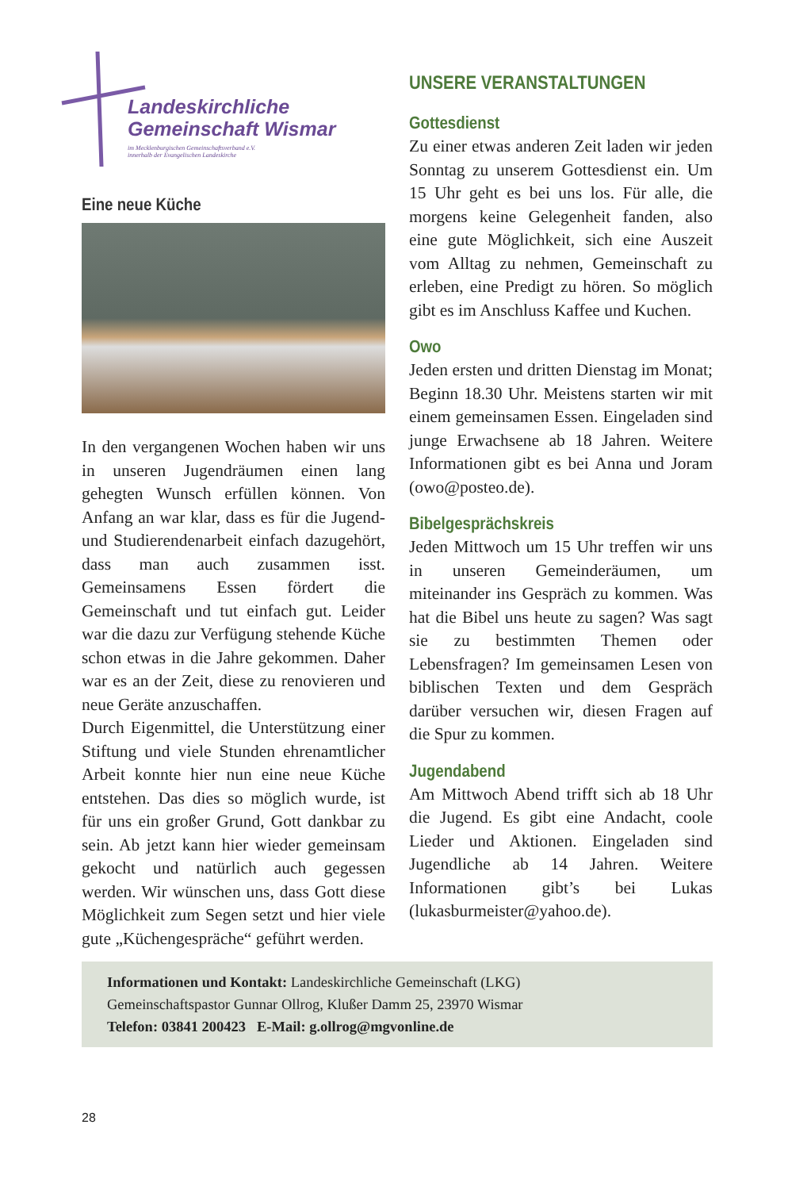Landeskirchliche
Gemeinschaft Wismar
im Mecklenburgischen Gemeinschaftsverband e.V.
innerhalb der Evangelischen Landeskirche
Eine neue Küche
In den vergangenen Wochen haben wir uns in unseren Jugendräumen einen lang gehegten Wunsch erfüllen können. Von Anfang an war klar, dass es für die Jugend- und Studierendenarbeit einfach dazugehört, dass man auch zusammen isst. Gemeinsamens Essen fördert die Gemeinschaft und tut einfach gut. Leider war die dazu zur Verfügung stehende Küche schon etwas in die Jahre gekommen. Daher war es an der Zeit, diese zu renovieren und neue Geräte anzuschaffen.
Durch Eigenmittel, die Unterstützung einer Stiftung und viele Stunden ehrenamtlicher Arbeit konnte hier nun eine neue Küche entstehen. Das dies so möglich wurde, ist für uns ein großer Grund, Gott dankbar zu sein. Ab jetzt kann hier wieder gemeinsam gekocht und natürlich auch gegessen werden. Wir wünschen uns, dass Gott diese Möglichkeit zum Segen setzt und hier viele gute „Küchengespräche“ geführt werden.
UNSERE VERANSTALTUNGEN
Gottesdienst
Zu einer etwas anderen Zeit laden wir jeden Sonntag zu unserem Gottesdienst ein. Um 15 Uhr geht es bei uns los. Für alle, die morgens keine Gelegenheit fanden, also eine gute Möglichkeit, sich eine Auszeit vom Alltag zu nehmen, Gemeinschaft zu erleben, eine Predigt zu hören. So möglich gibt es im Anschluss Kaffee und Kuchen.
Owo
Jeden ersten und dritten Dienstag im Monat; Beginn 18.30 Uhr. Meistens starten wir mit einem gemeinsamen Essen. Eingeladen sind junge Erwachsene ab 18 Jahren. Weitere Informationen gibt es bei Anna und Joram (owo@posteo.de).
Bibelgesprächskreis
Jeden Mittwoch um 15 Uhr treffen wir uns in unseren Gemeinderäumen, um miteinander ins Gespräch zu kommen. Was hat die Bibel uns heute zu sagen? Was sagt sie zu bestimmten Themen oder Lebensfragen? Im gemeinsamen Lesen von biblischen Texten und dem Gespräch darüber versuchen wir, diesen Fragen auf die Spur zu kommen.
Jugendabend
Am Mittwoch Abend trifft sich ab 18 Uhr die Jugend. Es gibt eine Andacht, coole Lieder und Aktionen. Eingeladen sind Jugendliche ab 14 Jahren. Weitere Informationen gibt’s bei Lukas (lukasburmeister@yahoo.de).
Informationen und Kontakt: Landeskirchliche Gemeinschaft (LKG)
Gemeinschaftspastor Gunnar Ollrog, Klußer Damm 25, 23970 Wismar
Telefon: 03841 200423 E-Mail: g.ollrog@mgvonline.de
28